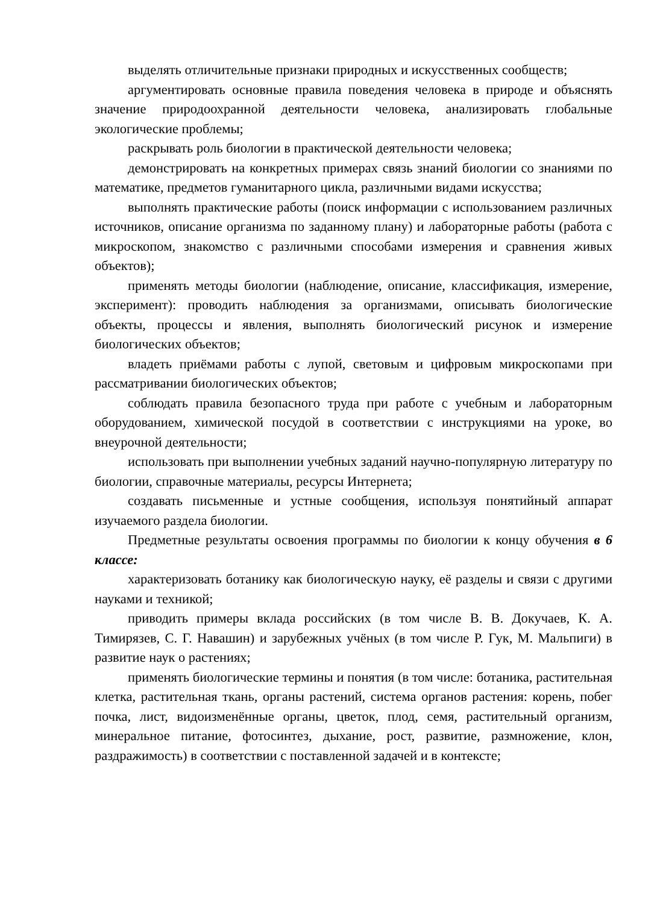выделять отличительные признаки природных и искусственных сообществ;
аргументировать основные правила поведения человека в природе и объяснять значение природоохранной деятельности человека, анализировать глобальные экологические проблемы;
раскрывать роль биологии в практической деятельности человека;
демонстрировать на конкретных примерах связь знаний биологии со знаниями по математике, предметов гуманитарного цикла, различными видами искусства;
выполнять практические работы (поиск информации с использованием различных источников, описание организма по заданному плану) и лабораторные работы (работа с микроскопом, знакомство с различными способами измерения и сравнения живых объектов);
применять методы биологии (наблюдение, описание, классификация, измерение, эксперимент): проводить наблюдения за организмами, описывать биологические объекты, процессы и явления, выполнять биологический рисунок и измерение биологических объектов;
владеть приёмами работы с лупой, световым и цифровым микроскопами при рассматривании биологических объектов;
соблюдать правила безопасного труда при работе с учебным и лабораторным оборудованием, химической посудой в соответствии с инструкциями на уроке, во внеурочной деятельности;
использовать при выполнении учебных заданий научно-популярную литературу по биологии, справочные материалы, ресурсы Интернета;
создавать письменные и устные сообщения, используя понятийный аппарат изучаемого раздела биологии.
Предметные результаты освоения программы по биологии к концу обучения в 6 классе:
характеризовать ботанику как биологическую науку, её разделы и связи с другими науками и техникой;
приводить примеры вклада российских (в том числе В. В. Докучаев, К. А. Тимирязев, С. Г. Навашин) и зарубежных учёных (в том числе Р. Гук, М. Мальпиги) в развитие наук о растениях;
применять биологические термины и понятия (в том числе: ботаника, растительная клетка, растительная ткань, органы растений, система органов растения: корень, побег почка, лист, видоизменённые органы, цветок, плод, семя, растительный организм, минеральное питание, фотосинтез, дыхание, рост, развитие, размножение, клон, раздражимость) в соответствии с поставленной задачей и в контексте;